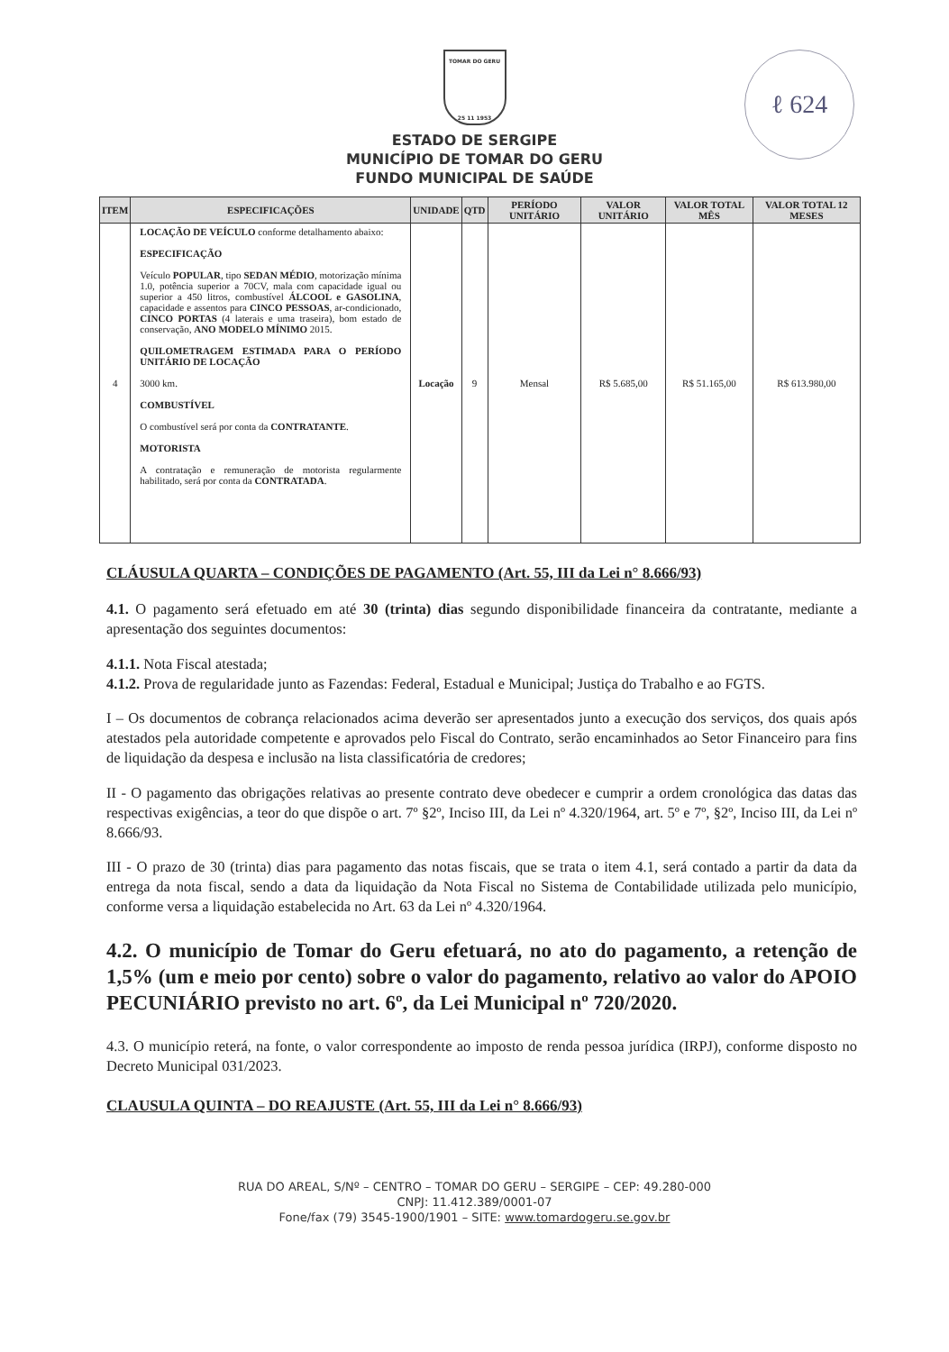ℓ 624
TOMAR DO GERU
25 11 1953
ESTADO DE SERGIPE
MUNICÍPIO DE TOMAR DO GERU
FUNDO MUNICIPAL DE SAÚDE
| ITEM | ESPECIFICAÇÕES | UNIDADE | QTD | PERÍODO UNITÁRIO | VALOR UNITÁRIO | VALOR TOTAL MÊS | VALOR TOTAL 12 MESES |
| --- | --- | --- | --- | --- | --- | --- | --- |
| 4 | LOCAÇÃO DE VEÍCULO conforme detalhamento abaixo: ESPECIFICAÇÃO Veículo POPULAR , tipo SEDAN MÉDIO , motorização mínima 1.0, potência superior a 70CV, mala com capacidade igual ou superior a 450 litros, combustível ÁLCOOL e GASOLINA , capacidade e assentos para CINCO PESSOAS , ar-condicionado, CINCO PORTAS (4 laterais e uma traseira), bom estado de conservação, ANO MODELO MÍNIMO 2015. QUILOMETRAGEM ESTIMADA PARA O PERÍODO UNITÁRIO DE LOCAÇÃO 3000 km. COMBUSTÍVEL O combustível será por conta da CONTRATANTE . MOTORISTA A contratação e remuneração de motorista regularmente habilitado, será por conta da CONTRATADA . | Locação | 9 | Mensal | R$ 5.685,00 | R$ 51.165,00 | R$ 613.980,00 |
CLÁUSULA QUARTA – CONDIÇÕES DE PAGAMENTO (Art. 55, III da Lei n° 8.666/93)
4.1. O pagamento será efetuado em até 30 (trinta) dias segundo disponibilidade financeira da contratante, mediante a apresentação dos seguintes documentos:
4.1.1. Nota Fiscal atestada;
4.1.2. Prova de regularidade junto as Fazendas: Federal, Estadual e Municipal; Justiça do Trabalho e ao FGTS.
I – Os documentos de cobrança relacionados acima deverão ser apresentados junto a execução dos serviços, dos quais após atestados pela autoridade competente e aprovados pelo Fiscal do Contrato, serão encaminhados ao Setor Financeiro para fins de liquidação da despesa e inclusão na lista classificatória de credores;
II - O pagamento das obrigações relativas ao presente contrato deve obedecer e cumprir a ordem cronológica das datas das respectivas exigências, a teor do que dispõe o art. 7º §2º, Inciso III, da Lei nº 4.320/1964, art. 5º e 7º, §2º, Inciso III, da Lei nº 8.666/93.
III - O prazo de 30 (trinta) dias para pagamento das notas fiscais, que se trata o item 4.1, será contado a partir da data da entrega da nota fiscal, sendo a data da liquidação da Nota Fiscal no Sistema de Contabilidade utilizada pelo município, conforme versa a liquidação estabelecida no Art. 63 da Lei nº 4.320/1964.
4.2. O município de Tomar do Geru efetuará, no ato do pagamento, a retenção de 1,5% (um e meio por cento) sobre o valor do pagamento, relativo ao valor do APOIO PECUNIÁRIO previsto no art. 6º, da Lei Municipal nº 720/2020.
4.3. O município reterá, na fonte, o valor correspondente ao imposto de renda pessoa jurídica (IRPJ), conforme disposto no Decreto Municipal 031/2023.
CLAUSULA QUINTA – DO REAJUSTE (Art. 55, III da Lei n° 8.666/93)
RUA DO AREAL, S/Nº – CENTRO – TOMAR DO GERU – SERGIPE – CEP: 49.280-000
CNPJ: 11.412.389/0001-07
Fone/fax (79) 3545-1900/1901 – SITE: www.tomardogeru.se.gov.br